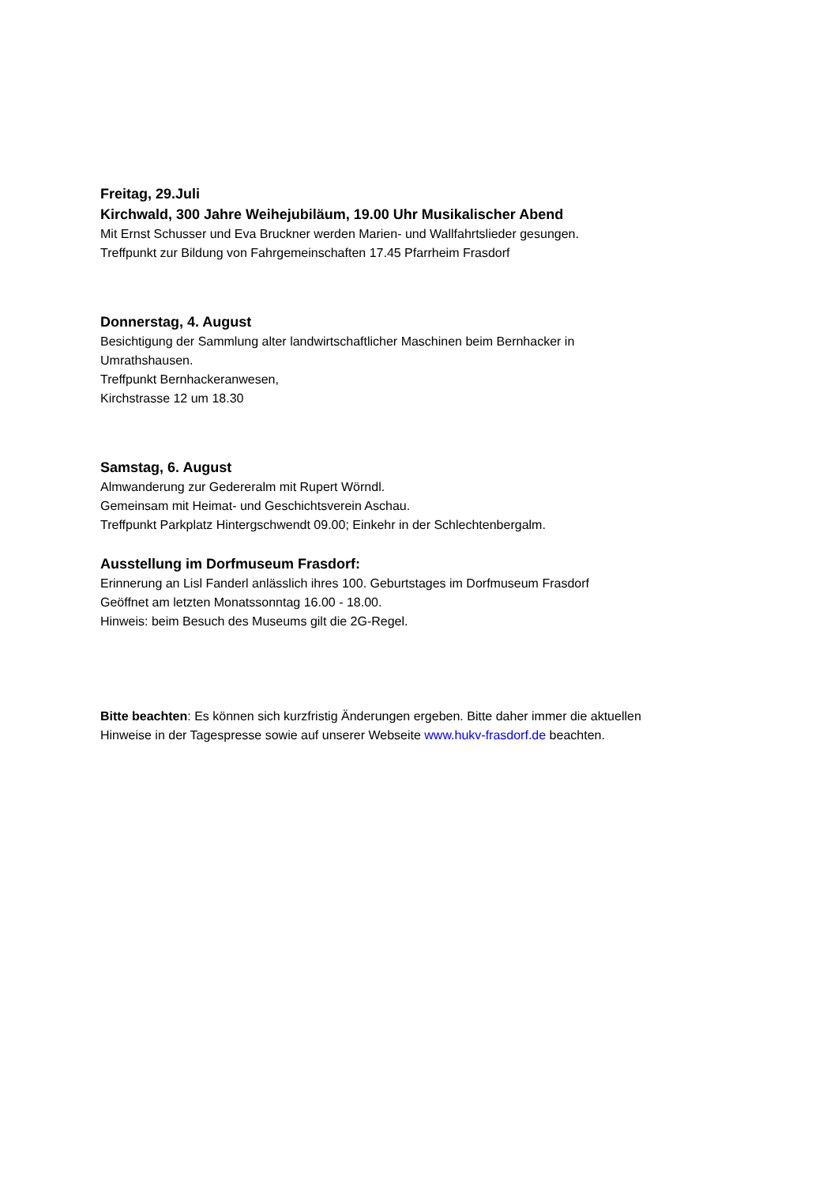Freitag, 29.Juli
Kirchwald, 300 Jahre Weihejubiläum, 19.00 Uhr Musikalischer Abend
Mit Ernst Schusser und Eva Bruckner werden Marien- und Wallfahrtslieder gesungen.
Treffpunkt zur Bildung von Fahrgemeinschaften 17.45 Pfarrheim Frasdorf
Donnerstag, 4. August
Besichtigung der Sammlung alter landwirtschaftlicher Maschinen beim Bernhacker in
Umrathshausen.
Treffpunkt Bernhackeranwesen,
Kirchstrasse 12 um 18.30
Samstag, 6. August
Almwanderung zur Gedereralm mit Rupert Wörndl.
Gemeinsam mit Heimat- und Geschichtsverein Aschau.
Treffpunkt Parkplatz Hintergschwendt 09.00; Einkehr in der Schlechtenbergalm.
Ausstellung im Dorfmuseum Frasdorf:
Erinnerung an Lisl Fanderl anlässlich ihres 100. Geburtstages im Dorfmuseum Frasdorf
Geöffnet am letzten Monatssonntag 16.00 - 18.00.
Hinweis: beim Besuch des Museums gilt die 2G-Regel.
Bitte beachten: Es können sich kurzfristig Änderungen ergeben. Bitte daher immer die aktuellen
Hinweise in der Tagespresse sowie auf unserer Webseite www.hukv-frasdorf.de beachten.